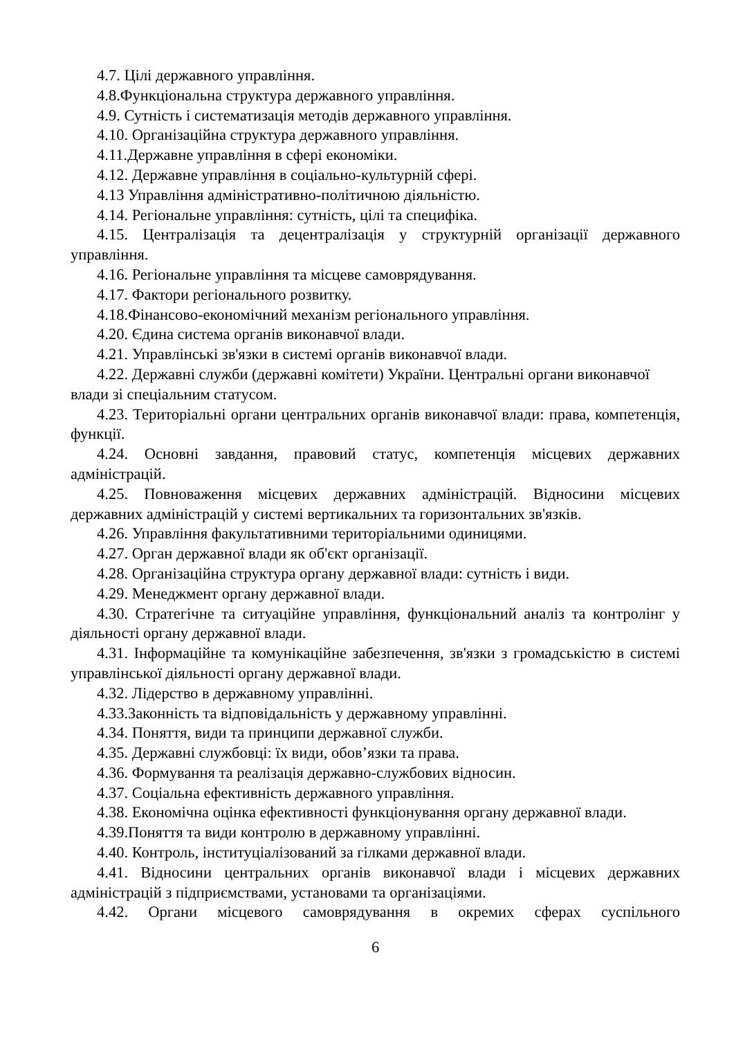4.7. Цілі державного управління.
4.8.Функціональна структура державного управління.
4.9. Сутність і систематизація методів державного управління.
4.10. Організаційна структура державного управління.
4.11.Державне управління в сфері економіки.
4.12. Державне управління в соціально-культурній сфері.
4.13 Управління адміністративно-політичною діяльністю.
4.14. Регіональне управління: сутність, цілі та специфіка.
4.15. Централізація та децентралізація у структурній організації державного управління.
4.16. Регіональне управління та місцеве самоврядування.
4.17. Фактори регіонального розвитку.
4.18.Фінансово-економічний механізм регіонального управління.
4.20. Єдина система органів виконавчої влади.
4.21. Управлінські зв'язки в системі органів виконавчої влади.
4.22. Державні служби (державні комітети) України. Центральні органи виконавчої влади зі спеціальним статусом.
4.23. Територіальні органи центральних органів виконавчої влади: права, компетенція, функції.
4.24. Основні завдання, правовий статус, компетенція місцевих державних адміністрацій.
4.25. Повноваження місцевих державних адміністрацій. Відносини місцевих державних адміністрацій у системі вертикальних та горизонтальних зв'язків.
4.26. Управління факультативними територіальними одиницями.
4.27. Орган державної влади як об'єкт організації.
4.28. Організаційна структура органу державної влади: сутність і види.
4.29. Менеджмент органу державної влади.
4.30. Стратегічне та ситуаційне управління, функціональний аналіз та контролінг у діяльності органу державної влади.
4.31. Інформаційне та комунікаційне забезпечення, зв'язки з громадськістю в системі управлінської діяльності органу державної влади.
4.32. Лідерство в державному управлінні.
4.33.Законність та відповідальність у державному управлінні.
4.34. Поняття, види та принципи державної служби.
4.35. Державні службовці: їх види, обов’язки та права.
4.36. Формування та реалізація державно-службових відносин.
4.37. Соціальна ефективність державного управління.
4.38. Економічна оцінка ефективності функціонування органу державної влади.
4.39.Поняття та види контролю в державному управлінні.
4.40. Контроль, інституціалізований за гілками державної влади.
4.41. Відносини центральних органів виконавчої влади і місцевих державних адміністрацій з підприємствами, установами та організаціями.
4.42. Органи місцевого самоврядування в окремих сферах суспільного
6